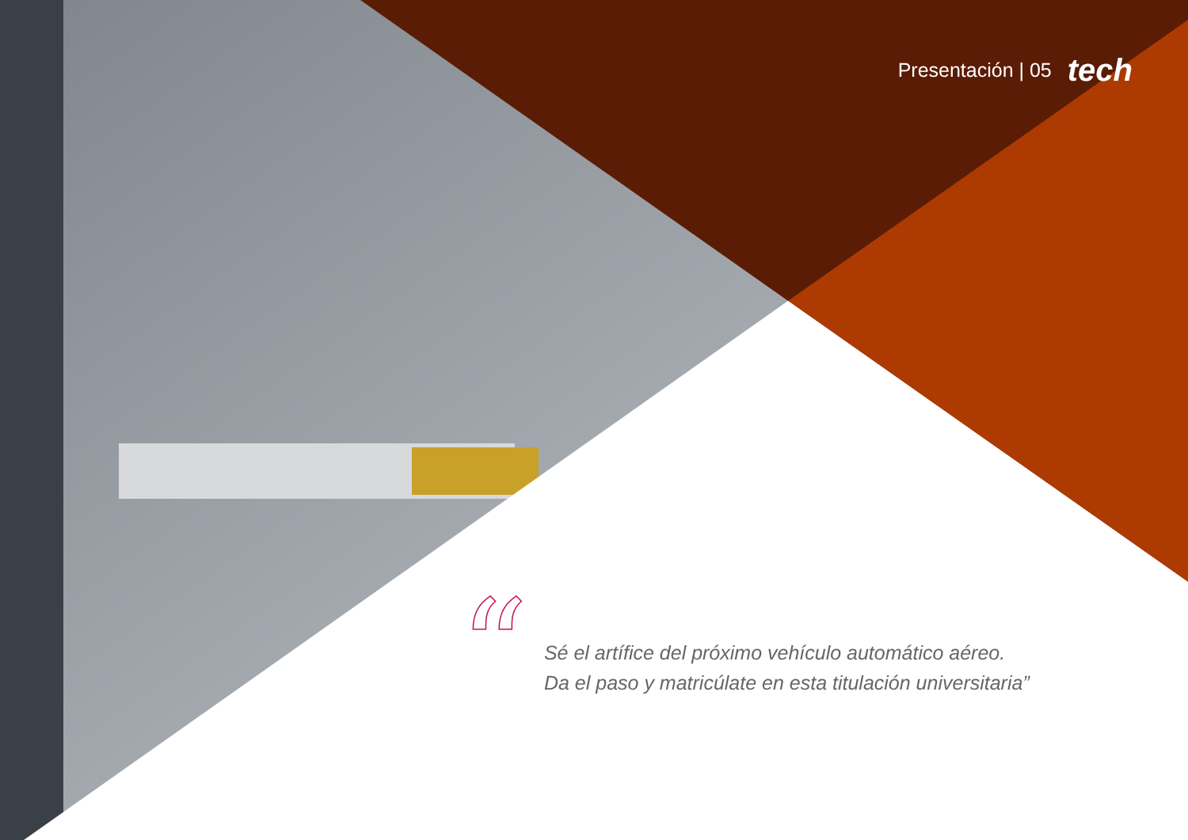Presentación | 05 tech
“
Sé el artífice del próximo vehículo automático aéreo.
Da el paso y matricúlate en esta titulación universitaria”